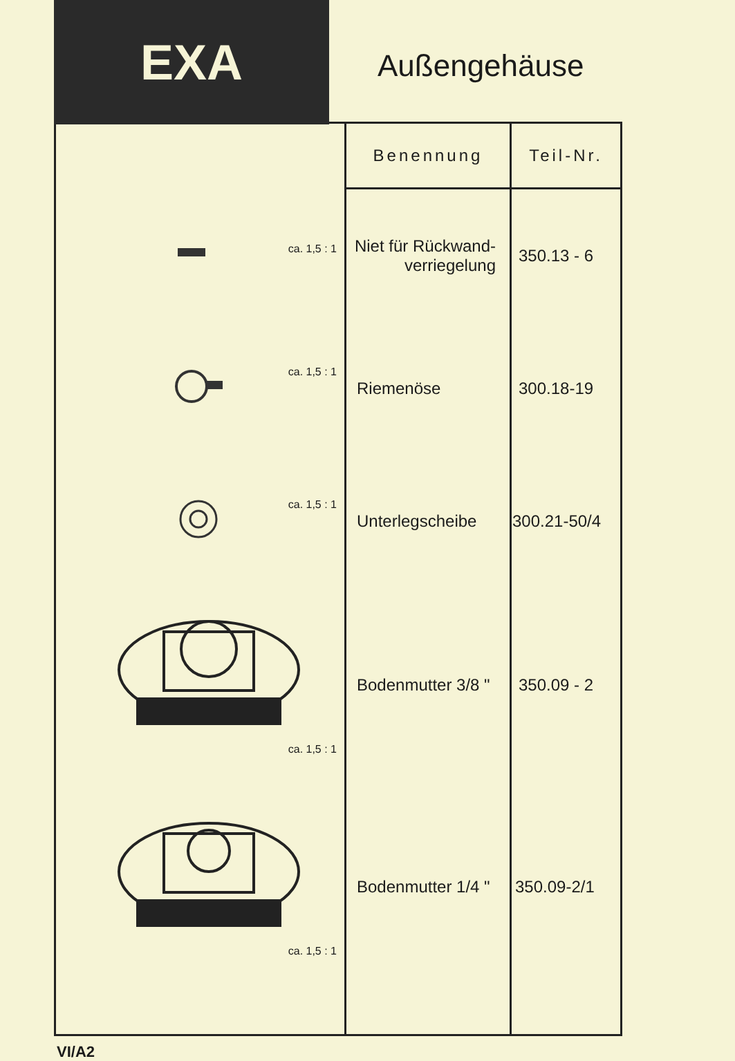EXA
Außengehäuse
| | Benennung | Teil-Nr. |
| ca. 1,5 : 1 | Niet für Rückwand- verriegelung | 350.13 - 6 |
| ca. 1,5 : 1 | Riemenöse | 300.18-19 |
| ca. 1,5 : 1 | Unterlegscheibe | 300.21-50/4 |
| ca. 1,5 : 1 | Bodenmutter 3/8 " | 350.09 - 2 |
| ca. 1,5 : 1 | Bodenmutter 1/4 " | 350.09-2/1 |
VI/A2